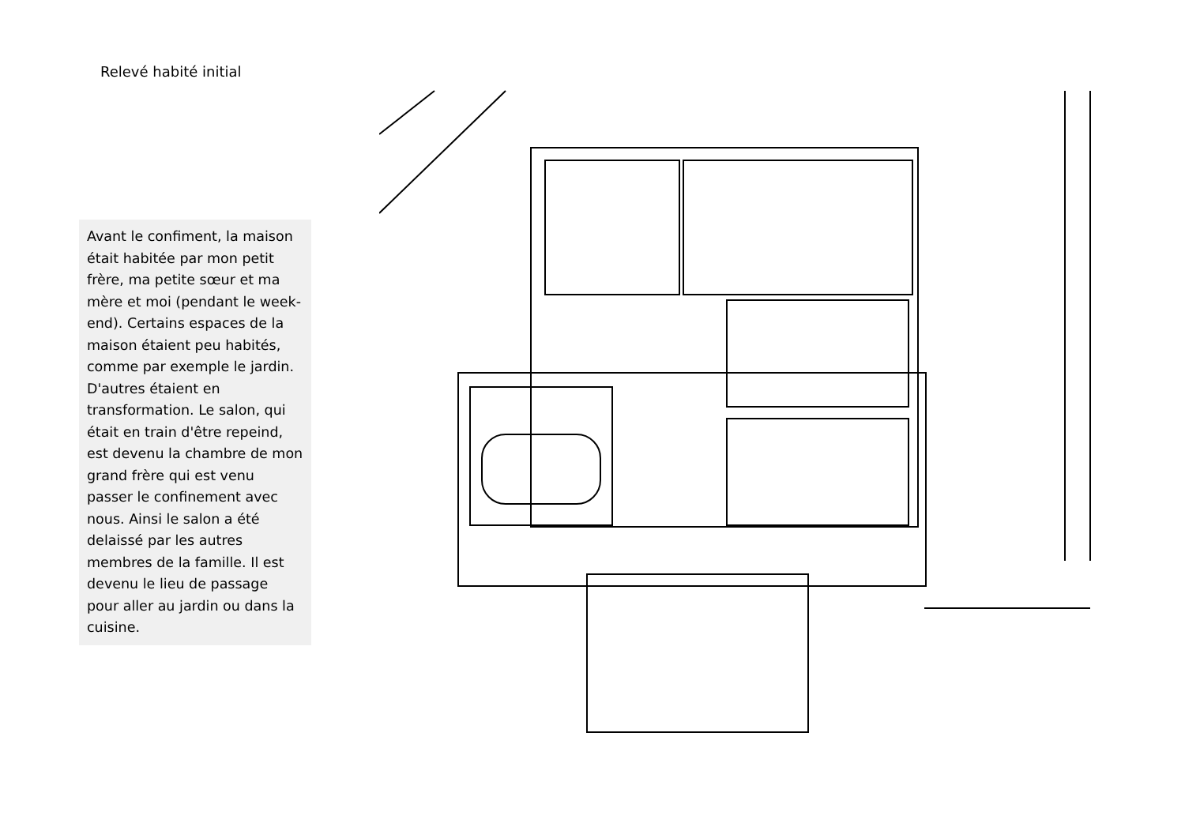Relevé habité initial
Avant le confiment, la maison était habitée par mon petit frère, ma petite sœur et ma mère et moi (pendant le week-end). Certains espaces de la maison étaient peu habités, comme par exemple le jardin. D'autres étaient en transformation. Le salon, qui était en train d'être repeind, est devenu la chambre de mon grand frère qui est venu passer le confinement avec nous. Ainsi le salon a été delaissé par les autres membres de la famille. Il est devenu le lieu de passage pour aller au jardin ou dans la cuisine.